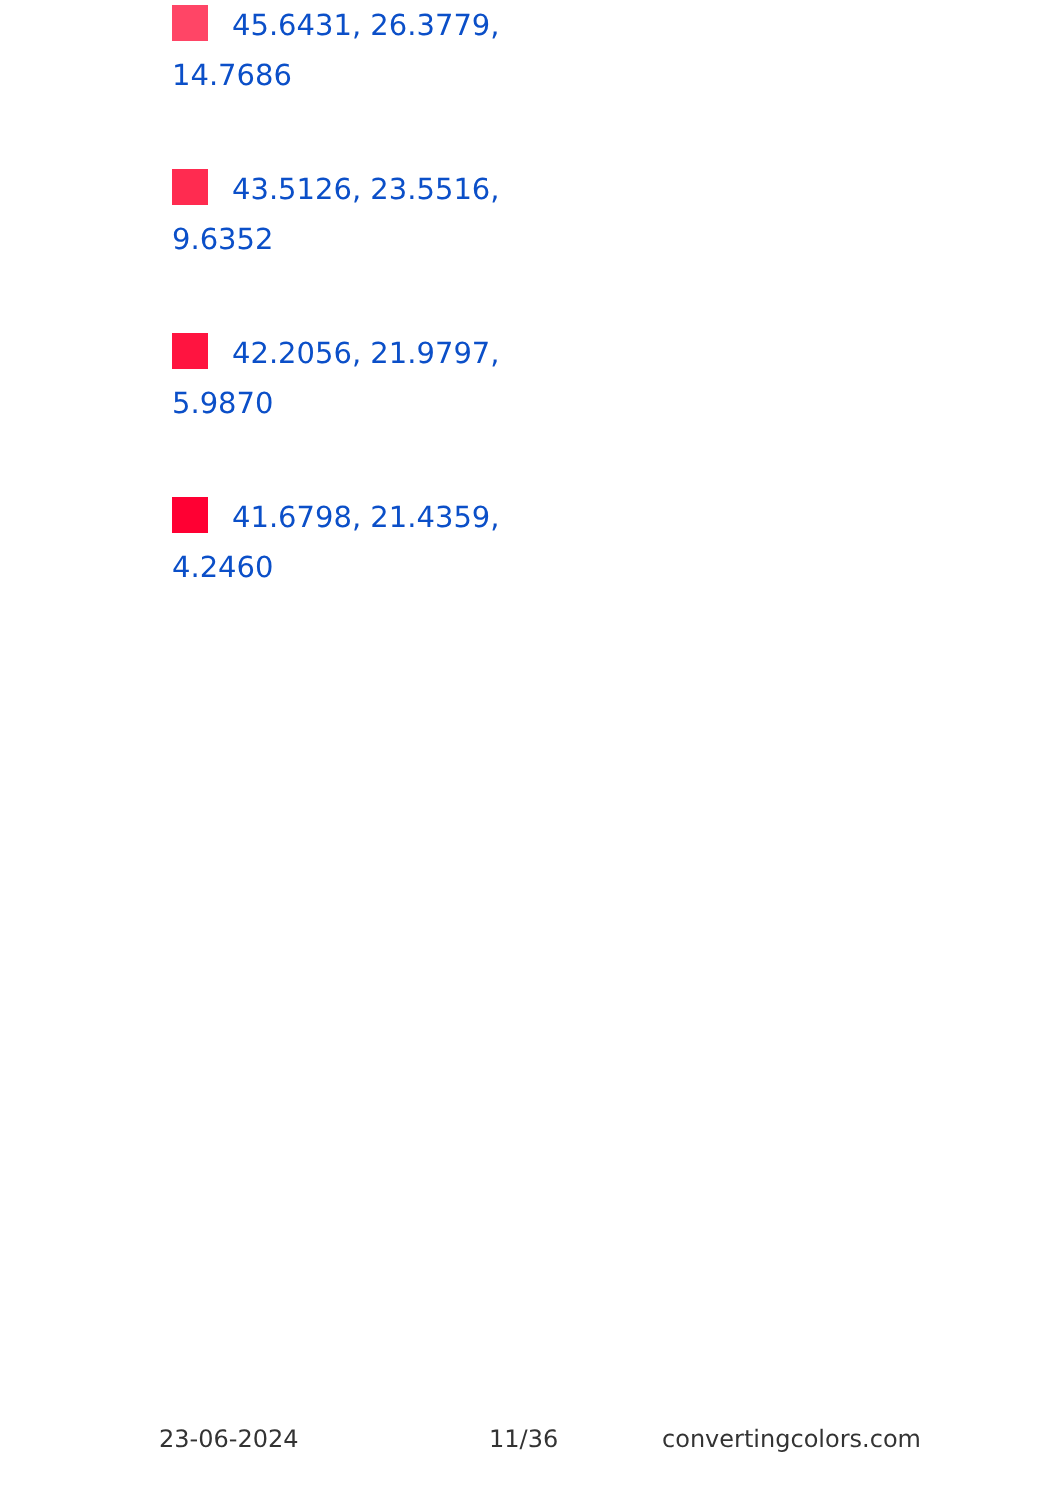45.6431, 26.3779, 14.7686
43.5126, 23.5516, 9.6352
42.2056, 21.9797, 5.9870
41.6798, 21.4359, 4.2460
23-06-2024 11/36 convertingcolors.com